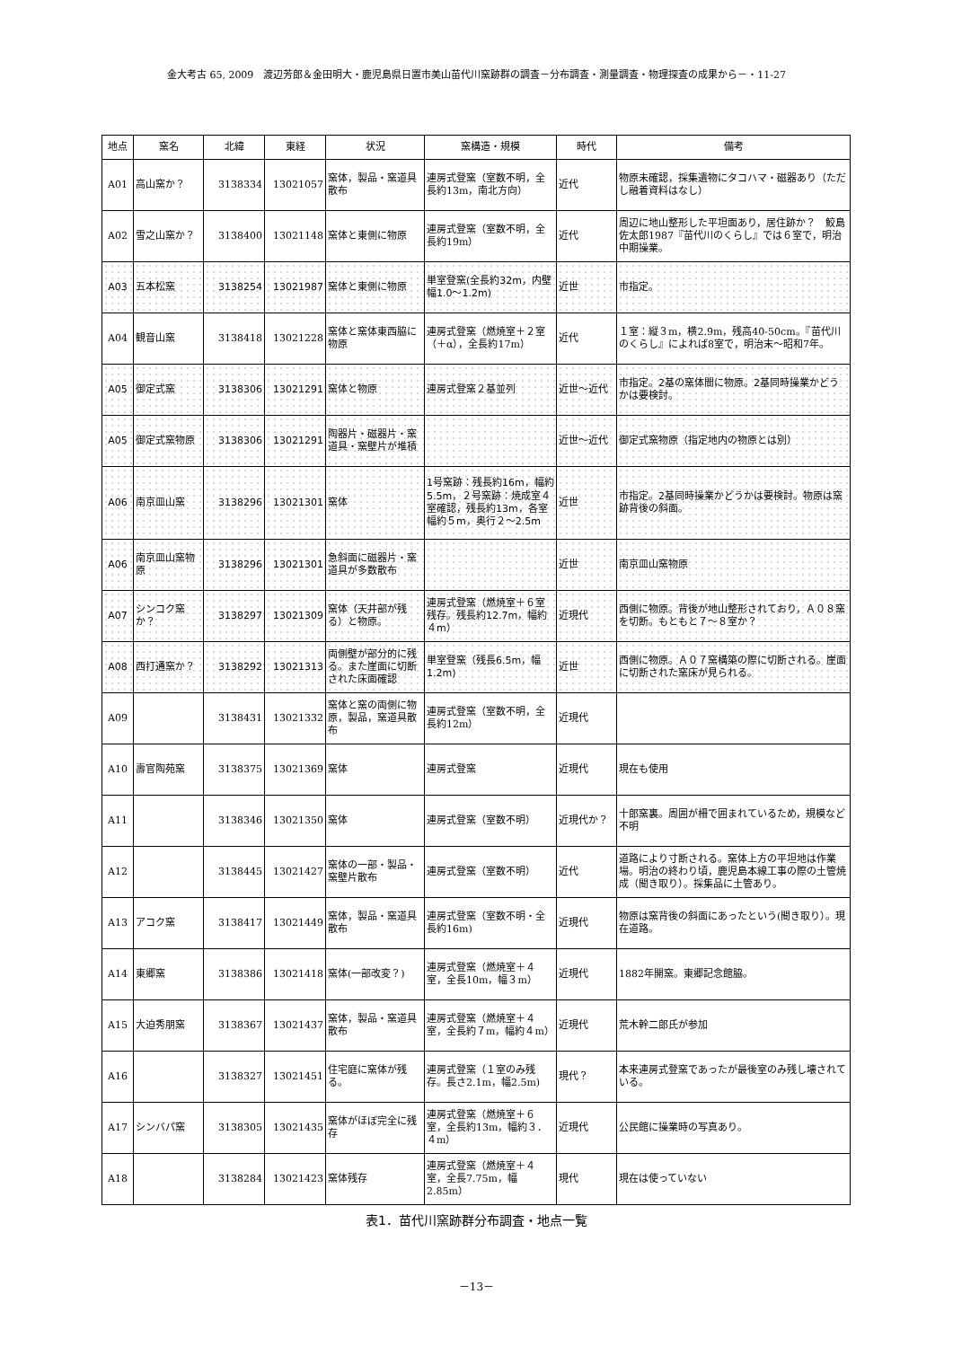金大考古 65, 2009　渡辺芳郎＆金田明大・鹿児島県日置市美山苗代川窯跡群の調査－分布調査・測量調査・物理探査の成果から－・11-27
| 地点 | 窯名 | 北緯 | 東経 | 状況 | 窯構造・規模 | 時代 | 備考 |
| --- | --- | --- | --- | --- | --- | --- | --- |
| A01 | 高山窯か？ | 3138334 | 13021057 | 窯体，製品・窯道具散布 | 連房式登窯（室数不明，全長約13m，南北方向） | 近代 | 物原未確認，採集遺物にタコハマ・磁器あり（ただし融着資料はなし） |
| A02 | 雪之山窯か？ | 3138400 | 13021148 | 窯体と東側に物原 | 連房式登窯（室数不明，全長約19m） | 近代 | 周辺に地山整形した平坦面あり，居住跡か？ 鮫島佐太郎1987『苗代川のくらし』では６室で，明治中期操業。 |
| A03 | 五本松窯 | 3138254 | 13021987 | 窯体と東側に物原 | 単室登窯(全長約32m，内壁幅1.0～1.2m) | 近世 | 市指定。 |
| A04 | 観音山窯 | 3138418 | 13021228 | 窯体と窯体東西脇に物原 | 連房式登窯（燃焼室＋２室（＋α），全長約17m） | 近代 | １室：縦３m，横2.9m，残高40-50cm。『苗代川のくらし』によれば8室で，明治末～昭和7年。 |
| A05 | 御定式窯 | 3138306 | 13021291 | 窯体と物原 | 連房式登窯２基並列 | 近世～近代 | 市指定。2基の窯体間に物原。2基同時操業かどうかは要検討。 |
| A05 | 御定式窯物原 | 3138306 | 13021291 | 陶器片・磁器片・窯道具・窯壁片が堆積 | | 近世～近代 | 御定式窯物原（指定地内の物原とは別） |
| A06 | 南京皿山窯 | 3138296 | 13021301 | 窯体 | 1号窯跡：残長約16m，幅約5.5m，２号窯跡：焼成室４室確認，残長約13m，各室幅約５m，奥行２～2.5m | 近世 | 市指定。2基同時操業かどうかは要検討。物原は窯跡背後の斜面。 |
| A06 | 南京皿山窯物原 | 3138296 | 13021301 | 急斜面に磁器片・窯道具が多数散布 | | 近世 | 南京皿山窯物原 |
| A07 | シンコク窯か？ | 3138297 | 13021309 | 窯体（天井部が残る）と物原。 | 連房式登窯（燃焼室＋６室残存。残長約12.7m，幅約４m） | 近現代 | 西側に物原。背後が地山整形されており，Ａ０８窯を切断。もともと７～８室か？ |
| A08 | 西打通窯か？ | 3138292 | 13021313 | 両側壁が部分的に残る。また崖面に切断された床面確認 | 単室登窯（残長6.5m，幅1.2m) | 近世 | 西側に物原。Ａ０７窯構築の際に切断される。崖面に切断された窯床が見られる。 |
| A09 | | 3138431 | 13021332 | 窯体と窯の両側に物原，製品，窯道具散布 | 連房式登窯（室数不明，全長約12m） | 近現代 | |
| A10 | 壽官陶苑窯 | 3138375 | 13021369 | 窯体 | 連房式登窯 | 近現代 | 現在も使用 |
| A11 | | 3138346 | 13021350 | 窯体 | 連房式登窯（室数不明） | 近現代か？ | 十郎窯裏。周囲が柵で囲まれているため，規模など不明 |
| A12 | | 3138445 | 13021427 | 窯体の一部・製品・窯壁片散布 | 連房式登窯（室数不明） | 近代 | 道路により寸断される。窯体上方の平坦地は作業場。明治の終わり頃，鹿児島本線工事の際の土管焼成（聞き取り）。採集品に土管あり。 |
| A13 | アコク窯 | 3138417 | 13021449 | 窯体，製品・窯道具散布 | 連房式登窯（室数不明・全長約16m) | 近現代 | 物原は窯背後の斜面にあったという(聞き取り）。現在道路。 |
| A14 | 東郷窯 | 3138386 | 13021418 | 窯体(一部改変？) | 連房式登窯（燃焼室＋４室，全長10m，幅３m） | 近現代 | 1882年開窯。東郷記念館脇。 |
| A15 | 大迫秀朋窯 | 3138367 | 13021437 | 窯体，製品・窯道具散布 | 連房式登窯（燃焼室＋４室，全長約７m，幅約４m） | 近現代 | 荒木幹二郎氏が参加 |
| A16 | | 3138327 | 13021451 | 住宅庭に窯体が残る。 | 連房式登窯（１室のみ残存。長さ2.1m，幅2.5m) | 現代？ | 本来連房式登窯であったが最後室のみ残し壊されている。 |
| A17 | シンバパ窯 | 3138305 | 13021435 | 窯体がほぼ完全に残存 | 連房式登窯（燃焼室＋６室，全長約13m，幅約３．４m） | 近現代 | 公民館に操業時の写真あり。 |
| A18 | | 3138284 | 13021423 | 窯体残存 | 連房式登窯（燃焼室＋４室，全長7.75m，幅2.85m） | 現代 | 現在は使っていない |
表1．苗代川窯跡群分布調査・地点一覧
－13－